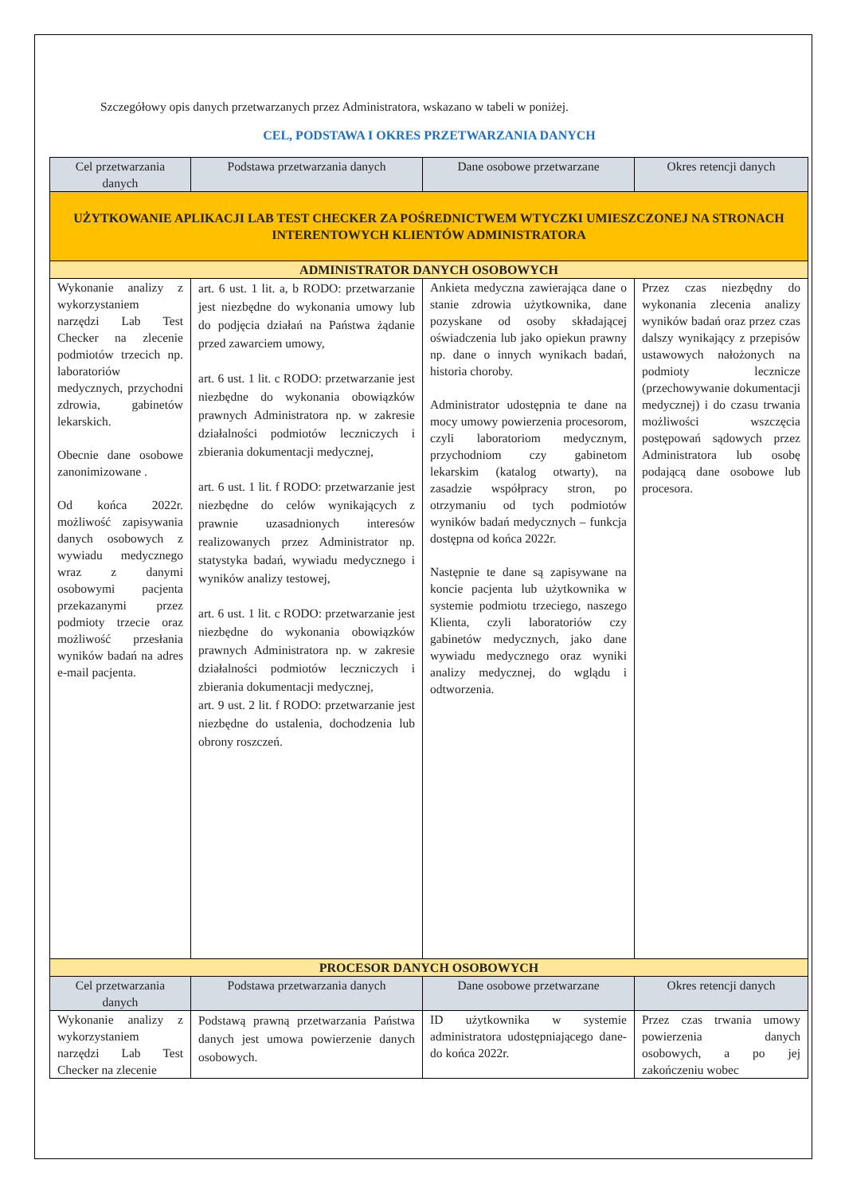Szczegółowy opis danych przetwarzanych przez Administratora, wskazano w tabeli w poniżej.
CEL, PODSTAWA I OKRES PRZETWARZANIA DANYCH
| Cel przetwarzania danych | Podstawa przetwarzania danych | Dane osobowe przetwarzane | Okres retencji danych |
| --- | --- | --- | --- |
| UŻYTKOWANIE APLIKACJI LAB TEST CHECKER ZA POŚREDNICTWEM WTYCZKI UMIESZCZONEJ NA STRONACH INTERENTOWYCH KLIENTÓW ADMINISTRATORA | | | |
| ADMINISTRATOR DANYCH OSOBOWYCH | | | |
| Wykonanie analizy z wykorzystaniem narzędzi Lab Test Checker na zlecenie podmiotów trzecich np. laboratoriów medycznych, przychodni zdrowia, gabinetów lekarskich. Obecnie dane osobowe zanonimizowane . Od końca 2022r. możliwość zapisywania danych osobowych z wywiadu medycznego wraz z danymi osobowymi pacjenta przekazanymi przez podmioty trzecie oraz możliwość przesłania wyników badań na adres e-mail pacjenta. | art. 6 ust. 1 lit. a, b RODO: przetwarzanie jest niezbędne do wykonania umowy lub do podjęcia działań na Państwa żądanie przed zawarciem umowy, art. 6 ust. 1 lit. c RODO: przetwarzanie jest niezbędne do wykonania obowiązków prawnych Administratora np. w zakresie działalności podmiotów leczniczych i zbierania dokumentacji medycznej, art. 6 ust. 1 lit. f RODO: przetwarzanie jest niezbędne do celów wynikających z prawnie uzasadnionych interesów realizowanych przez Administrator np. statystyka badań, wywiadu medycznego i wyników analizy testowej, art. 6 ust. 1 lit. c RODO: przetwarzanie jest niezbędne do wykonania obowiązków prawnych Administratora np. w zakresie działalności podmiotów leczniczych i zbierania dokumentacji medycznej, art. 9 ust. 2 lit. f RODO: przetwarzanie jest niezbędne do ustalenia, dochodzenia lub obrony roszczeń. | Ankieta medyczna zawierająca dane o stanie zdrowia użytkownika, dane pozyskane od osoby składającej oświadczenia lub jako opiekun prawny np. dane o innych wynikach badań, historia choroby. Administrator udostępnia te dane na mocy umowy powierzenia procesorom, czyli laboratoriom medycznym, przychodniom czy gabinetom lekarskim (katalog otwarty), na zasadzie współpracy stron, po otrzymaniu od tych podmiotów wyników badań medycznych – funkcja dostępna od końca 2022r. Następnie te dane są zapisywane na koncie pacjenta lub użytkownika w systemie podmiotu trzeciego, naszego Klienta, czyli laboratoriów czy gabinetów medycznych, jako dane wywiadu medycznego oraz wyniki analizy medycznej, do wglądu i odtworzenia. | Przez czas niezbędny do wykonania zlecenia analizy wyników badań oraz przez czas dalszy wynikający z przepisów ustawowych nałożonych na podmioty lecznicze (przechowywanie dokumentacji medycznej) i do czasu trwania możliwości wszczęcia postępowań sądowych przez Administratora lub osobę podającą dane osobowe lub procesora. |
| PROCESOR DANYCH OSOBOWYCH | | | |
| Cel przetwarzania danych | Podstawa przetwarzania danych | Dane osobowe przetwarzane | Okres retencji danych |
| Wykonanie analizy z wykorzystaniem narzędzi Lab Test Checker na zlecenie | Podstawą prawną przetwarzania Państwa danych jest umowa powierzenie danych osobowych. | ID użytkownika w systemie administratora udostępniającego dane- do końca 2022r. | Przez czas trwania umowy powierzenia danych osobowych, a po jej zakończeniu wobec |